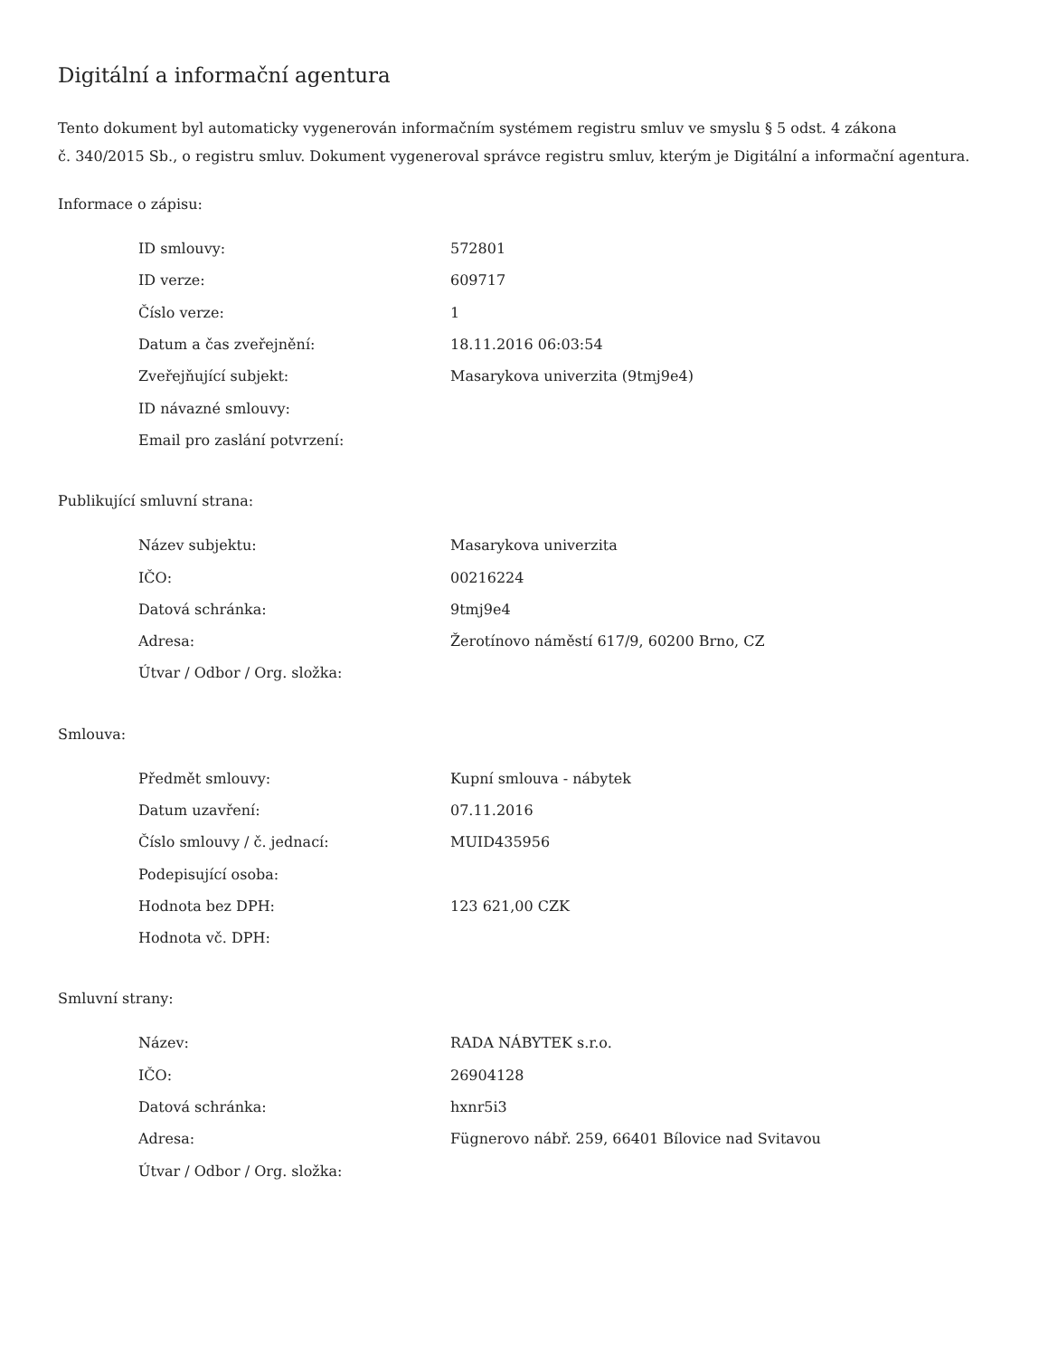Digitální a informační agentura
Tento dokument byl automaticky vygenerován informačním systémem registru smluv ve smyslu § 5 odst. 4 zákona
č. 340/2015 Sb., o registru smluv. Dokument vygeneroval správce registru smluv, kterým je Digitální a informační agentura.
Informace o zápisu:
| ID smlouvy: | 572801 |
| ID verze: | 609717 |
| Číslo verze: | 1 |
| Datum a čas zveřejnění: | 18.11.2016 06:03:54 |
| Zveřejňující subjekt: | Masarykova univerzita (9tmj9e4) |
| ID návazné smlouvy: | |
| Email pro zaslání potvrzení: | |
Publikující smluvní strana:
| Název subjektu: | Masarykova univerzita |
| IČO: | 00216224 |
| Datová schránka: | 9tmj9e4 |
| Adresa: | Žerotínovo náměstí 617/9, 60200 Brno, CZ |
| Útvar / Odbor / Org. složka: | |
Smlouva:
| Předmět smlouvy: | Kupní smlouva - nábytek |
| Datum uzavření: | 07.11.2016 |
| Číslo smlouvy / č. jednací: | MUID435956 |
| Podepisující osoba: | |
| Hodnota bez DPH: | 123 621,00 CZK |
| Hodnota vč. DPH: | |
Smluvní strany:
| Název: | RADA NÁBYTEK s.r.o. |
| IČO: | 26904128 |
| Datová schránka: | hxnr5i3 |
| Adresa: | Fügnerovo nábř. 259, 66401 Bílovice nad Svitavou |
| Útvar / Odbor / Org. složka: | |